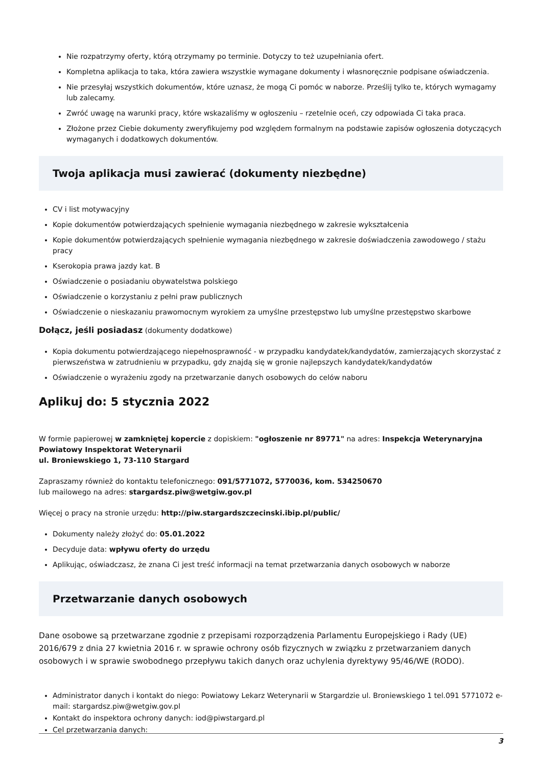Nie rozpatrzymy oferty, którą otrzymamy po terminie. Dotyczy to też uzupełniania ofert.
Kompletna aplikacja to taka, która zawiera wszystkie wymagane dokumenty i własnoręcznie podpisane oświadczenia.
Nie przesyłaj wszystkich dokumentów, które uznasz, że mogą Ci pomóc w naborze. Prześlij tylko te, których wymagamy lub zalecamy.
Zwróć uwagę na warunki pracy, które wskazaliśmy w ogłoszeniu – rzetelnie oceń, czy odpowiada Ci taka praca.
Złożone przez Ciebie dokumenty zweryfikujemy pod względem formalnym na podstawie zapisów ogłoszenia dotyczących wymaganych i dodatkowych dokumentów.
Twoja aplikacja musi zawierać (dokumenty niezbędne)
CV i list motywacyjny
Kopie dokumentów potwierdzających spełnienie wymagania niezbędnego w zakresie wykształcenia
Kopie dokumentów potwierdzających spełnienie wymagania niezbędnego w zakresie doświadczenia zawodowego / stażu pracy
Kserokopia prawa jazdy kat. B
Oświadczenie o posiadaniu obywatelstwa polskiego
Oświadczenie o korzystaniu z pełni praw publicznych
Oświadczenie o nieskazaniu prawomocnym wyrokiem za umyślne przestępstwo lub umyślne przestępstwo skarbowe
Dołącz, jeśli posiadasz (dokumenty dodatkowe)
Kopia dokumentu potwierdzającego niepełnosprawność - w przypadku kandydatek/kandydatów, zamierzających skorzystać z pierwszeństwa w zatrudnieniu w przypadku, gdy znajdą się w gronie najlepszych kandydatek/kandydatów
Oświadczenie o wyrażeniu zgody na przetwarzanie danych osobowych do celów naboru
Aplikuj do: 5 stycznia 2022
W formie papierowej w zamkniętej kopercie z dopiskiem: "ogłoszenie nr 89771" na adres: Inspekcja Weterynaryjna Powiatowy Inspektorat Weterynarii
ul. Broniewskiego 1, 73-110 Stargard
Zapraszamy również do kontaktu telefonicznego: 091/5771072, 5770036, kom. 534250670
lub mailowego na adres: stargardsz.piw@wetgiw.gov.pl
Więcej o pracy na stronie urzędu: http://piw.stargardszczecinski.ibip.pl/public/
Dokumenty należy złożyć do: 05.01.2022
Decyduje data: wpływu oferty do urzędu
Aplikując, oświadczasz, że znana Ci jest treść informacji na temat przetwarzania danych osobowych w naborze
Przetwarzanie danych osobowych
Dane osobowe są przetwarzane zgodnie z przepisami rozporządzenia Parlamentu Europejskiego i Rady (UE) 2016/679 z dnia 27 kwietnia 2016 r. w sprawie ochrony osób fizycznych w związku z przetwarzaniem danych osobowych i w sprawie swobodnego przepływu takich danych oraz uchylenia dyrektywy 95/46/WE (RODO).
Administrator danych i kontakt do niego: Powiatowy Lekarz Weterynarii w Stargardzie ul. Broniewskiego 1 tel.091 5771072 e-mail: stargardsz.piw@wetgiw.gov.pl
Kontakt do inspektora ochrony danych: iod@piwstargard.pl
Cel przetwarzania danych:
3